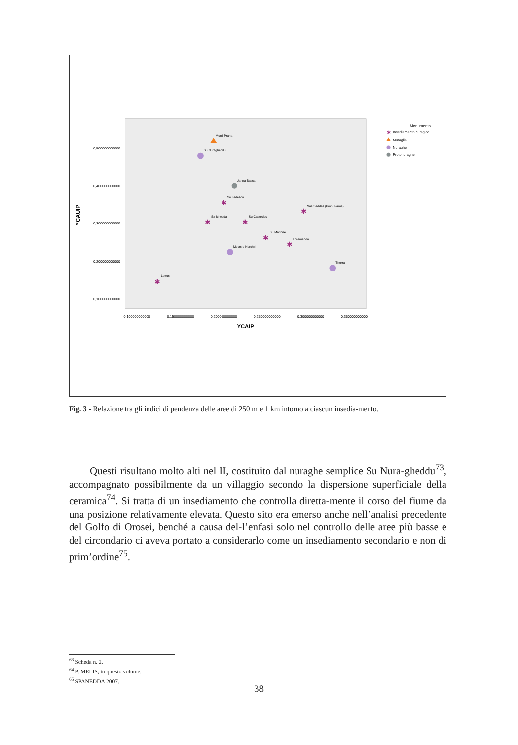0,500000000000
0,400000000000
0,300000000000
0,200000000000
0,100000000000
0,100000000000
0,150000000000
0,200000000000
0,250000000000
0,300000000000
0,350000000000
YCAIP
YCAUIP
✱
✱
✱
✱
✱
✱
✱
Monti Prana
Su Nuragheddu
Janna Bassa
Su Tedescu
Sas Seddas (Pinn. Farris)
Sa Ichedda
Su Casteddu
Su Mattone
Thilameddu
Melas o Norchiri
Thorra
Lottos
Monumento
Insediamento nuragico
Muraglia
Nuraghe
Protonuraghe
✱
Fig. 3 - Relazione tra gli indici di pendenza delle aree di 250 m e 1 km intorno a ciascun insedia-mento.
Questi risultano molto alti nel II, costituito dal nuraghe semplice Su Nura-gheddu<sup>73</sup>, accompagnato possibilmente da un villaggio secondo la dispersione superficiale della ceramica<sup>74</sup>. Si tratta di un insediamento che controlla diretta-mente il corso del fiume da una posizione relativamente elevata. Questo sito era emerso anche nell’analisi precedente del Golfo di Orosei, benché a causa del-l’enfasi solo nel controllo delle aree più basse e del circondario ci aveva portato a considerarlo come un insediamento secondario e non di prim’ordine<sup>75</sup>.
<sup>63</sup> Scheda n. 2.
<sup>64</sup> P. MELIS, in questo volume.
<sup>65</sup> SPANEDDA 2007.
38